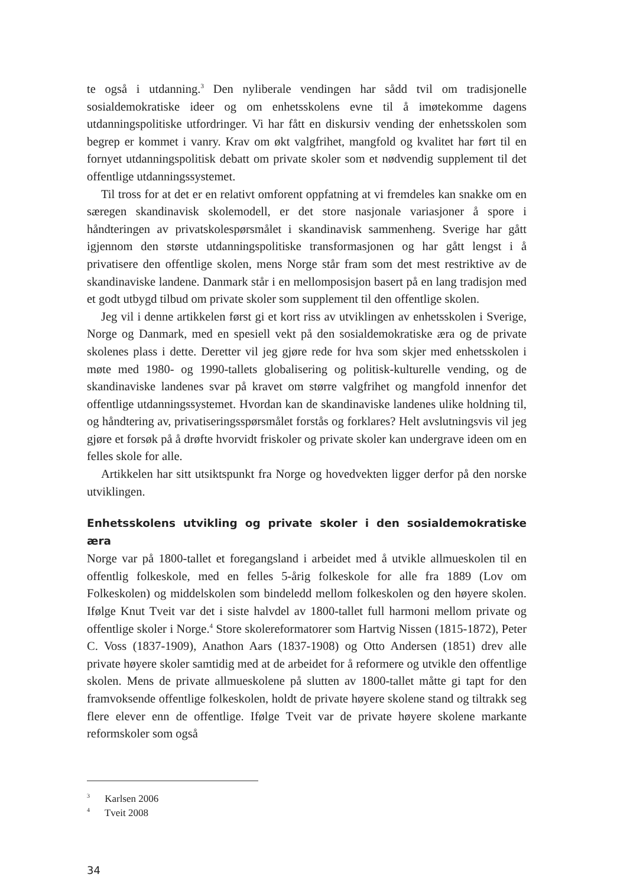te også i utdanning.<sup>3</sup> Den nyliberale vendingen har sådd tvil om tradisjonelle sosialdemokratiske ideer og om enhetsskolens evne til å imøtekomme dagens utdanningspolitiske utfordringer. Vi har fått en diskursiv vending der enhetsskolen som begrep er kommet i vanry. Krav om økt valgfrihet, mangfold og kvalitet har ført til en fornyet utdanningspolitisk debatt om private skoler som et nødvendig supplement til det offentlige utdanningssystemet.
Til tross for at det er en relativt omforent oppfatning at vi fremdeles kan snakke om en særegen skandinavisk skolemodell, er det store nasjonale variasjoner å spore i håndteringen av privatskolespørsmålet i skandinavisk sammenheng. Sverige har gått igjennom den største utdanningspolitiske transformasjonen og har gått lengst i å privatisere den offentlige skolen, mens Norge står fram som det mest restriktive av de skandinaviske landene. Danmark står i en mellomposisjon basert på en lang tradisjon med et godt utbygd tilbud om private skoler som supplement til den offentlige skolen.
Jeg vil i denne artikkelen først gi et kort riss av utviklingen av enhetsskolen i Sverige, Norge og Danmark, med en spesiell vekt på den sosialdemokratiske æra og de private skolenes plass i dette. Deretter vil jeg gjøre rede for hva som skjer med enhetsskolen i møte med 1980- og 1990-tallets globalisering og politisk-kulturelle vending, og de skandinaviske landenes svar på kravet om større valgfrihet og mangfold innenfor det offentlige utdanningssystemet. Hvordan kan de skandinaviske landenes ulike holdning til, og håndtering av, privatiseringsspørsmålet forstås og forklares? Helt avslutningsvis vil jeg gjøre et forsøk på å drøfte hvorvidt friskoler og private skoler kan undergrave ideen om en felles skole for alle.
Artikkelen har sitt utsiktspunkt fra Norge og hovedvekten ligger derfor på den norske utviklingen.
Enhetsskolens utvikling og private skoler i den sosialdemokratiske æra
Norge var på 1800-tallet et foregangsland i arbeidet med å utvikle allmueskolen til en offentlig folkeskole, med en felles 5-årig folkeskole for alle fra 1889 (Lov om Folkeskolen) og middelskolen som bindeledd mellom folkeskolen og den høyere skolen. Ifølge Knut Tveit var det i siste halvdel av 1800-tallet full harmoni mellom private og offentlige skoler i Norge.<sup>4</sup> Store skolereformatorer som Hartvig Nissen (1815-1872), Peter C. Voss (1837-1909), Anathon Aars (1837-1908) og Otto Andersen (1851) drev alle private høyere skoler samtidig med at de arbeidet for å reformere og utvikle den offentlige skolen. Mens de private allmueskolene på slutten av 1800-tallet måtte gi tapt for den framvoksende offentlige folkeskolen, holdt de private høyere skolene stand og tiltrakk seg flere elever enn de offentlige. Ifølge Tveit var de private høyere skolene markante reformskoler som også
<sup>3</sup> Karlsen 2006
<sup>4</sup> Tveit 2008
34